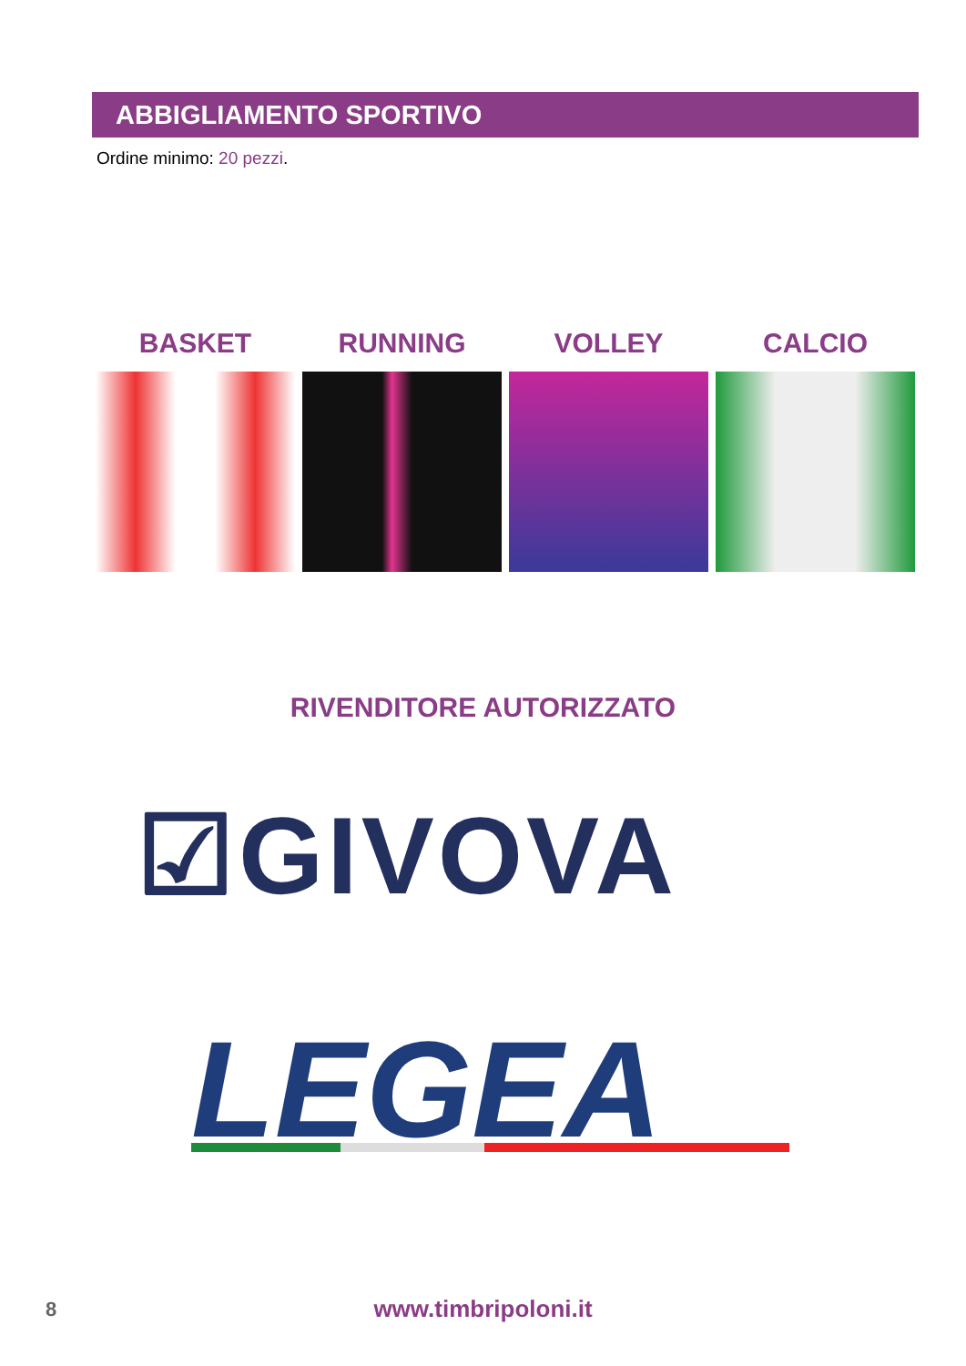ABBIGLIAMENTO SPORTIVO
Ordine minimo: 20 pezzi.
BASKET RUNNING VOLLEY CALCIO
RIVENDITORE AUTORIZZATO
☑GIVOVA
LEGEA
8 www.timbripoloni.it